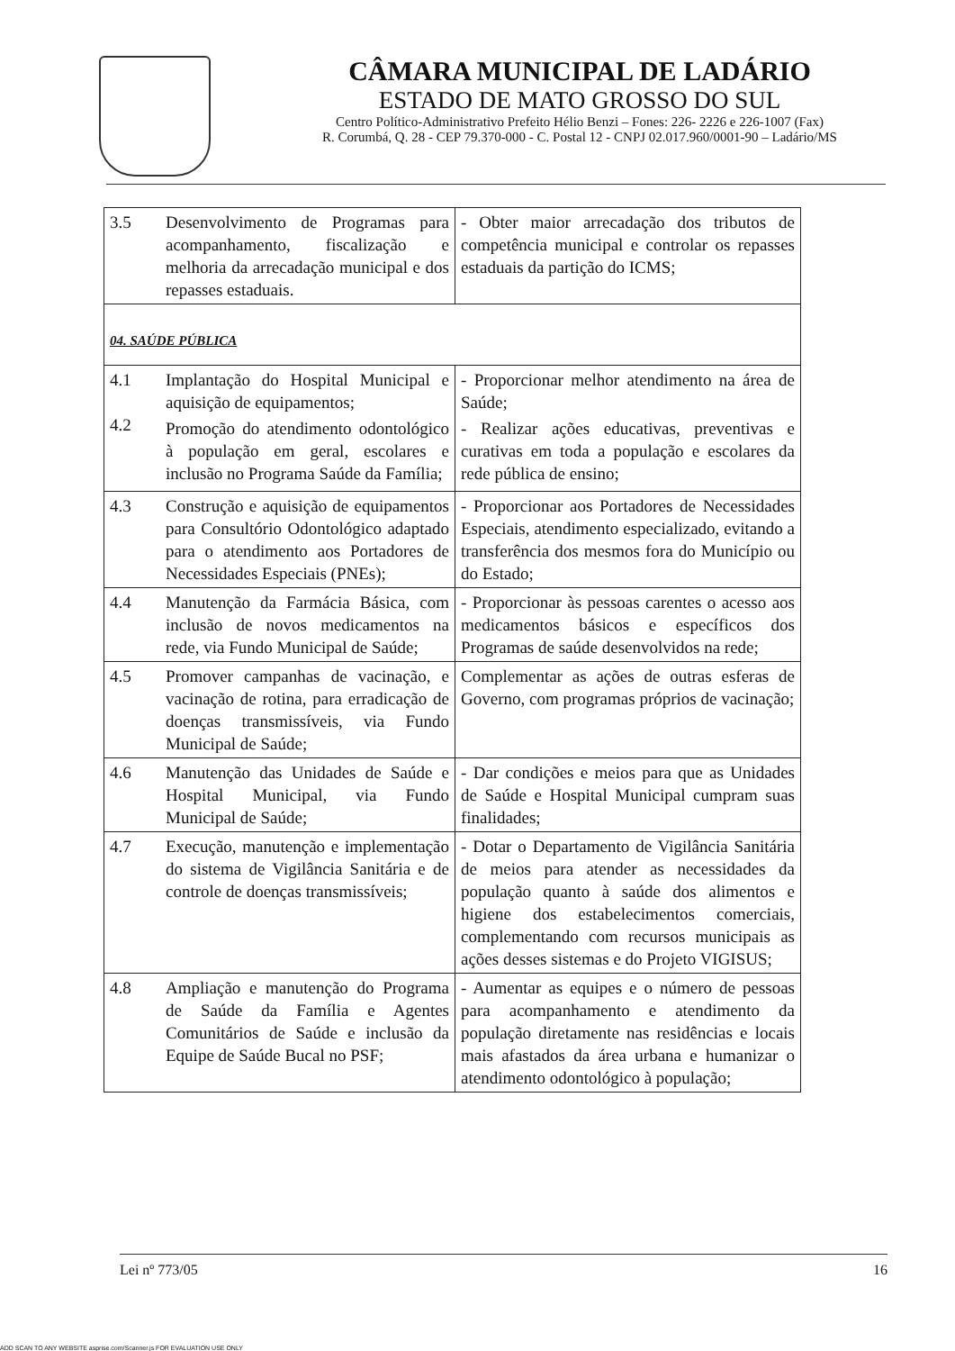CÂMARA MUNICIPAL DE LADÁRIO
ESTADO DE MATO GROSSO DO SUL
Centro Político-Administrativo Prefeito Hélio Benzi – Fones: 226- 2226 e 226-1007 (Fax)
R. Corumbá, Q. 28 - CEP 79.370-000 - C. Postal 12 - CNPJ 02.017.960/0001-90 – Ladário/MS
| 3.5 | Desenvolvimento de Programas para acompanhamento, fiscalização e melhoria da arrecadação municipal e dos repasses estaduais. | - Obter maior arrecadação dos tributos de competência municipal e controlar os repasses estaduais da partição do ICMS; |
| 04. SAÚDE PÚBLICA | | |
| 4.1 4.2 | Implantação do Hospital Municipal e aquisição de equipamentos; Promoção do atendimento odontológico à população em geral, escolares e inclusão no Programa Saúde da Família; | - Proporcionar melhor atendimento na área de Saúde; - Realizar ações educativas, preventivas e curativas em toda a população e escolares da rede pública de ensino; |
| 4.3 | Construção e aquisição de equipamentos para Consultório Odontológico adaptado para o atendimento aos Portadores de Necessidades Especiais (PNEs); | - Proporcionar aos Portadores de Necessidades Especiais, atendimento especializado, evitando a transferência dos mesmos fora do Município ou do Estado; |
| 4.4 | Manutenção da Farmácia Básica, com inclusão de novos medicamentos na rede, via Fundo Municipal de Saúde; | - Proporcionar às pessoas carentes o acesso aos medicamentos básicos e específicos dos Programas de saúde desenvolvidos na rede; |
| 4.5 | Promover campanhas de vacinação, e vacinação de rotina, para erradicação de doenças transmissíveis, via Fundo Municipal de Saúde; | Complementar as ações de outras esferas de Governo, com programas próprios de vacinação; |
| 4.6 | Manutenção das Unidades de Saúde e Hospital Municipal, via Fundo Municipal de Saúde; | - Dar condições e meios para que as Unidades de Saúde e Hospital Municipal cumpram suas finalidades; |
| 4.7 | Execução, manutenção e implementação do sistema de Vigilância Sanitária e de controle de doenças transmissíveis; | - Dotar o Departamento de Vigilância Sanitária de meios para atender as necessidades da população quanto à saúde dos alimentos e higiene dos estabelecimentos comerciais, complementando com recursos municipais as ações desses sistemas e do Projeto VIGISUS; |
| 4.8 | Ampliação e manutenção do Programa de Saúde da Família e Agentes Comunitários de Saúde e inclusão da Equipe de Saúde Bucal no PSF; | - Aumentar as equipes e o número de pessoas para acompanhamento e atendimento da população diretamente nas residências e locais mais afastados da área urbana e humanizar o atendimento odontológico à população; |
Lei nº 773/05 16
ADD SCAN TO ANY WEBSITE asprise.com/Scanner.js FOR EVALUATION USE ONLY